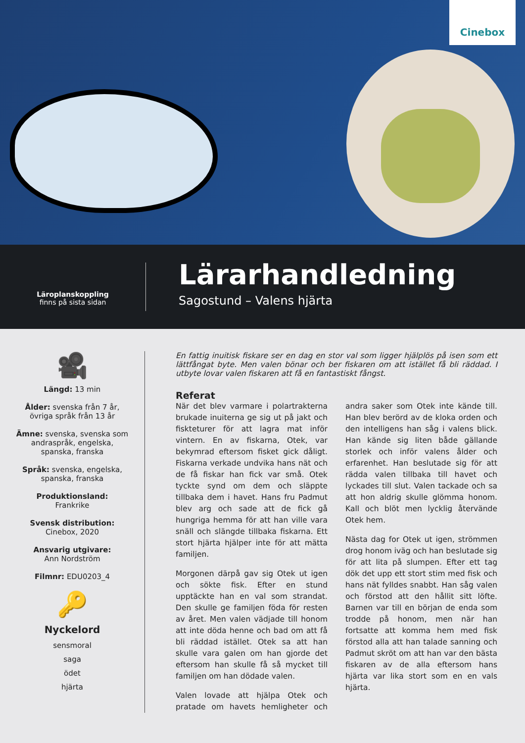Cinebox
Läroplanskoppling
finns på sista sidan
Lärarhandledning
Sagostund – Valens hjärta
🎥
Längd: 13 min
Ålder: svenska från 7 år,
övriga språk från 13 år
Ämne: svenska, svenska som
andraspråk, engelska,
spanska, franska
Språk: svenska, engelska,
spanska, franska
Produktionsland:
Frankrike
Svensk distribution:
Cinebox, 2020
Ansvarig utgivare:
Ann Nordström
Filmnr: EDU0203_4
🔑
Nyckelord
sensmoral
saga
ödet
hjärta
En fattig inuitisk fiskare ser en dag en stor val som ligger hjälplös på isen som ett lättfångat byte. Men valen bönar och ber fiskaren om att istället få bli räddad. I utbyte lovar valen fiskaren att få en fantastiskt fångst.
Referat
När det blev varmare i polartrakterna brukade inuiterna ge sig ut på jakt och fiskteturer för att lagra mat inför vintern. En av fiskarna, Otek, var bekymrad eftersom fisket gick dåligt. Fiskarna verkade undvika hans nät och de få fiskar han fick var små. Otek tyckte synd om dem och släppte tillbaka dem i havet. Hans fru Padmut blev arg och sade att de fick gå hungriga hemma för att han ville vara snäll och slängde tillbaka fiskarna. Ett stort hjärta hjälper inte för att mätta familjen.
Morgonen därpå gav sig Otek ut igen och sökte fisk. Efter en stund upptäckte han en val som strandat. Den skulle ge familjen föda för resten av året. Men valen vädjade till honom att inte döda henne och bad om att få bli räddad istället. Otek sa att han skulle vara galen om han gjorde det eftersom han skulle få så mycket till familjen om han dödade valen.
Valen lovade att hjälpa Otek och pratade om havets hemligheter och andra saker som Otek inte kände till. Han blev berörd av de kloka orden och den intelligens han såg i valens blick. Han kände sig liten både gällande storlek och inför valens ålder och erfarenhet. Han beslutade sig för att rädda valen tillbaka till havet och lyckades till slut. Valen tackade och sa att hon aldrig skulle glömma honom. Kall och blöt men lycklig återvände Otek hem.
Nästa dag for Otek ut igen, strömmen drog honom iväg och han beslutade sig för att lita på slumpen. Efter ett tag dök det upp ett stort stim med fisk och hans nät fylldes snabbt. Han såg valen och förstod att den hållit sitt löfte. Barnen var till en början de enda som trodde på honom, men när han fortsatte att komma hem med fisk förstod alla att han talade sanning och Padmut skröt om att han var den bästa fiskaren av de alla eftersom hans hjärta var lika stort som en en vals hjärta.